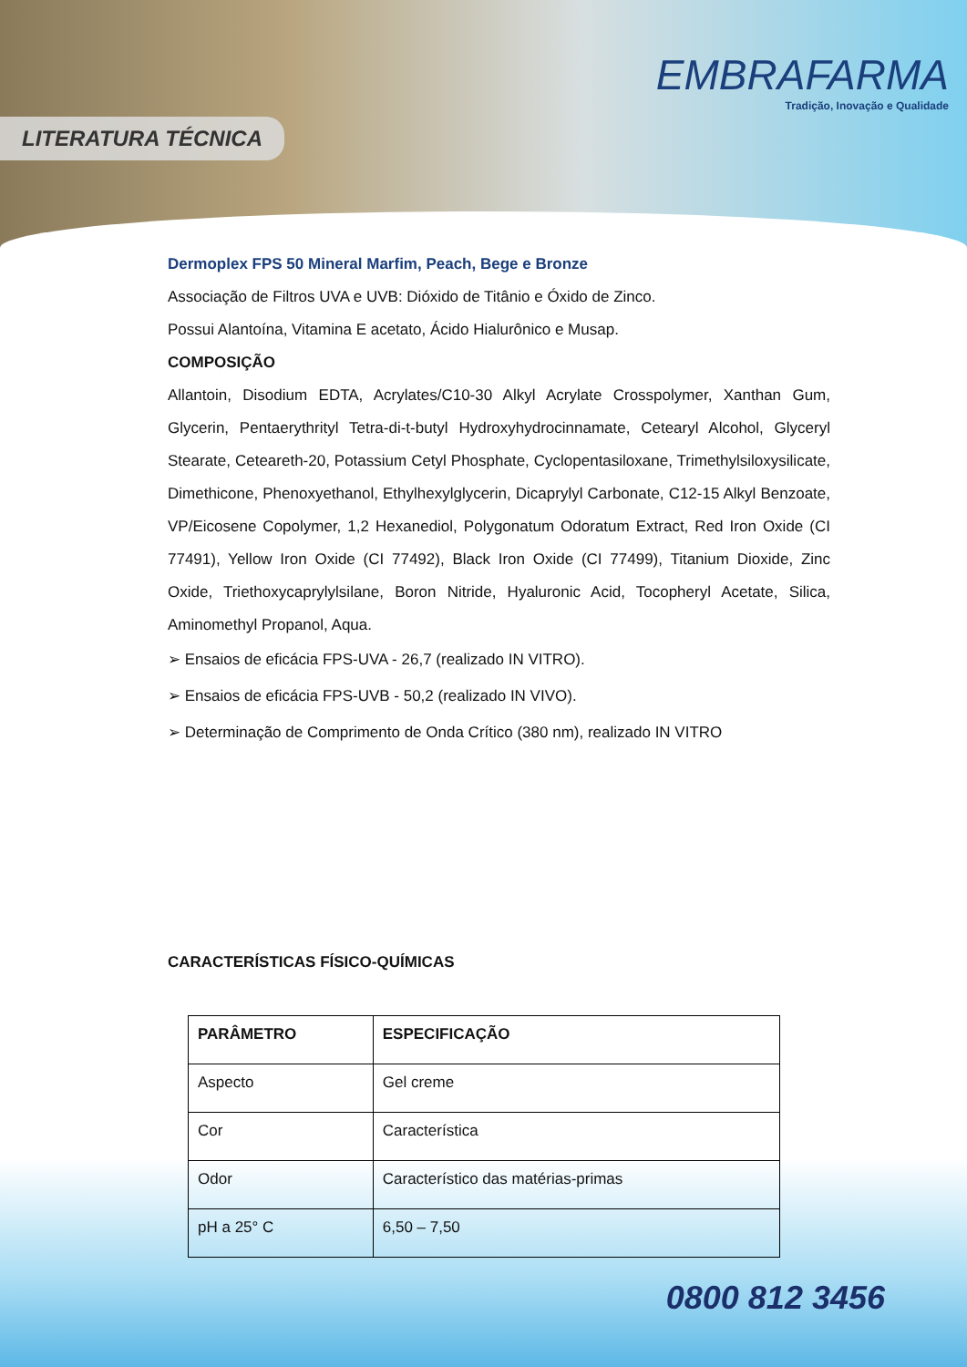LITERATURA TÉCNICA
EMBRAFARMA
Tradição, Inovação e Qualidade
Dermoplex FPS 50 Mineral Marfim, Peach, Bege e Bronze
Associação de Filtros UVA e UVB: Dióxido de Titânio e Óxido de Zinco.
Possui Alantoína, Vitamina E acetato, Ácido Hialurônico e Musap.
COMPOSIÇÃO
Allantoin, Disodium EDTA, Acrylates/C10-30 Alkyl Acrylate Crosspolymer, Xanthan Gum, Glycerin, Pentaerythrityl Tetra-di-t-butyl Hydroxyhydrocinnamate, Cetearyl Alcohol, Glyceryl Stearate, Ceteareth-20, Potassium Cetyl Phosphate, Cyclopentasiloxane, Trimethylsiloxysilicate, Dimethicone, Phenoxyethanol, Ethylhexylglycerin, Dicaprylyl Carbonate, C12-15 Alkyl Benzoate, VP/Eicosene Copolymer, 1,2 Hexanediol, Polygonatum Odoratum Extract, Red Iron Oxide (CI 77491), Yellow Iron Oxide (CI 77492), Black Iron Oxide (CI 77499), Titanium Dioxide, Zinc Oxide, Triethoxycaprylylsilane, Boron Nitride, Hyaluronic Acid, Tocopheryl Acetate, Silica, Aminomethyl Propanol, Aqua.
➢ Ensaios de eficácia FPS-UVA - 26,7 (realizado IN VITRO).
➢ Ensaios de eficácia FPS-UVB - 50,2 (realizado IN VIVO).
➢ Determinação de Comprimento de Onda Crítico (380 nm), realizado IN VITRO
CARACTERÍSTICAS FÍSICO-QUÍMICAS
| PARÂMETRO | ESPECIFICAÇÃO |
| --- | --- |
| Aspecto | Gel creme |
| Cor | Característica |
| Odor | Característico das matérias-primas |
| pH a 25° C | 6,50 – 7,50 |
0800 812 3456